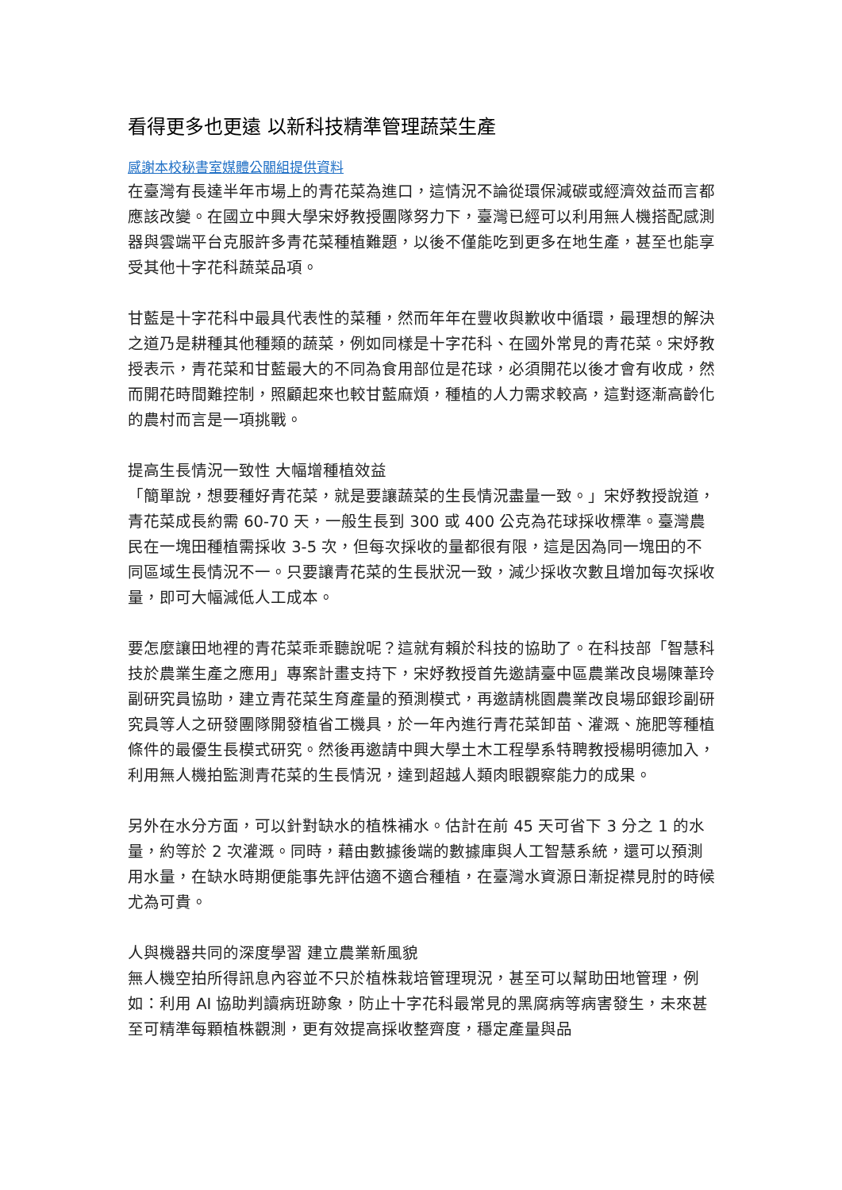看得更多也更遠 以新科技精準管理蔬菜生產
感謝本校秘書室媒體公關組提供資料
在臺灣有長達半年市場上的青花菜為進口，這情況不論從環保減碳或經濟效益而言都應該改變。在國立中興大學宋妤教授團隊努力下，臺灣已經可以利用無人機搭配感測器與雲端平台克服許多青花菜種植難題，以後不僅能吃到更多在地生產，甚至也能享受其他十字花科蔬菜品項。
甘藍是十字花科中最具代表性的菜種，然而年年在豐收與歉收中循環，最理想的解決之道乃是耕種其他種類的蔬菜，例如同樣是十字花科、在國外常見的青花菜。宋妤教授表示，青花菜和甘藍最大的不同為食用部位是花球，必須開花以後才會有收成，然而開花時間難控制，照顧起來也較甘藍麻煩，種植的人力需求較高，這對逐漸高齡化的農村而言是一項挑戰。
提高生長情況一致性 大幅增種植效益
「簡單說，想要種好青花菜，就是要讓蔬菜的生長情況盡量一致。」宋妤教授說道，青花菜成長約需 60-70 天，一般生長到 300 或 400 公克為花球採收標準。臺灣農民在一塊田種植需採收 3-5 次，但每次採收的量都很有限，這是因為同一塊田的不同區域生長情況不一。只要讓青花菜的生長狀況一致，減少採收次數且增加每次採收量，即可大幅減低人工成本。
要怎麼讓田地裡的青花菜乖乖聽說呢？這就有賴於科技的協助了。在科技部「智慧科技於農業生產之應用」專案計畫支持下，宋妤教授首先邀請臺中區農業改良場陳葦玲副研究員協助，建立青花菜生育產量的預測模式，再邀請桃園農業改良場邱銀珍副研究員等人之研發團隊開發植省工機具，於一年內進行青花菜卸苗、灌溉、施肥等種植條件的最優生長模式研究。然後再邀請中興大學土木工程學系特聘教授楊明德加入，利用無人機拍監測青花菜的生長情況，達到超越人類肉眼觀察能力的成果。
另外在水分方面，可以針對缺水的植株補水。估計在前 45 天可省下 3 分之 1 的水量，約等於 2 次灌溉。同時，藉由數據後端的數據庫與人工智慧系統，還可以預測用水量，在缺水時期便能事先評估適不適合種植，在臺灣水資源日漸捉襟見肘的時候尤為可貴。
人與機器共同的深度學習 建立農業新風貌
無人機空拍所得訊息內容並不只於植株栽培管理現況，甚至可以幫助田地管理，例如：利用 AI 協助判讀病班跡象，防止十字花科最常見的黑腐病等病害發生，未來甚至可精準每顆植株觀測，更有效提高採收整齊度，穩定產量與品